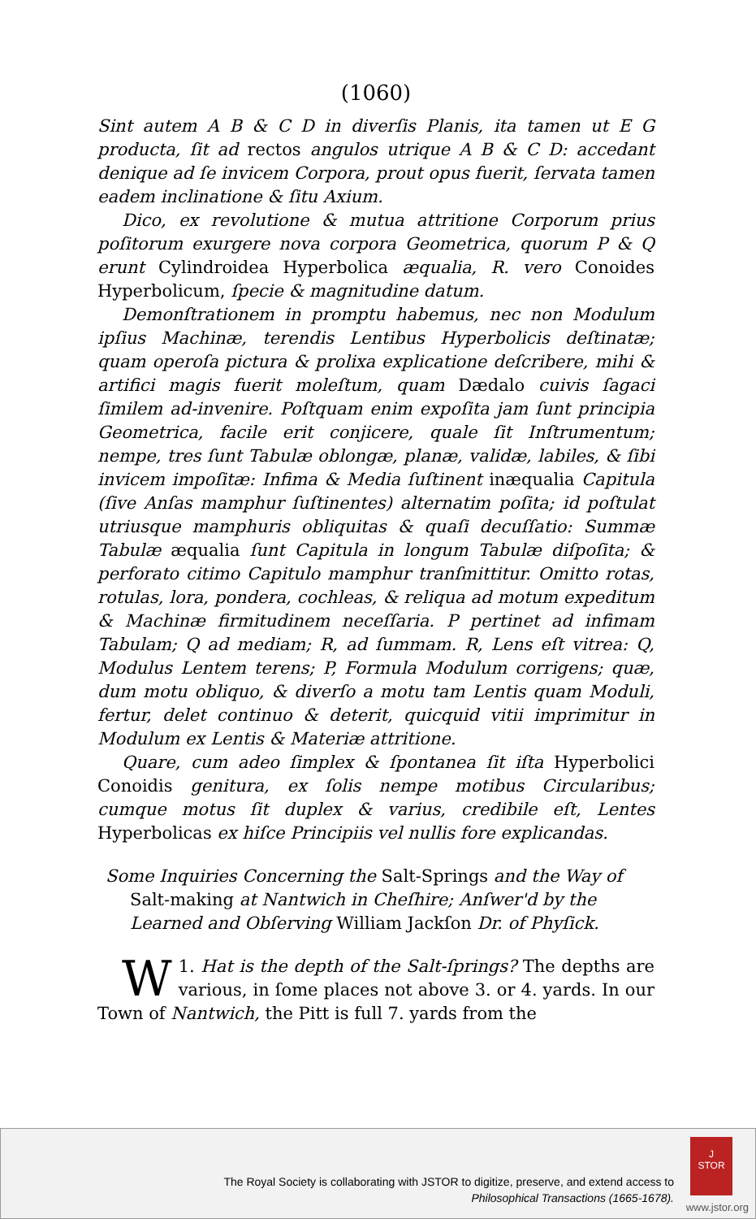(1060)
Sint autem A B & C D in diverſis Planis, ita tamen ut E G producta, ſit ad rectos angulos utrique A B & C D: accedant denique ad ſe invicem Corpora, prout opus fuerit, ſervata tamen eadem inclinatione & ſitu Axium.
Dico, ex revolutione & mutua attritione Corporum prius poſitorum exurgere nova corpora Geometrica, quorum P & Q erunt Cylindroidea Hyperbolica æqualia, R. vero Conoides Hyperbolicum, ſpecie & magnitudine datum.
Demonſtrationem in promptu habemus, nec non Modulum ipſius Machinæ, terendis Lentibus Hyperbolicis deſtinatæ; quam operoſa pictura & prolixa explicatione deſcribere, mihi & artifici magis fuerit moleſtum, quam Dædalo cuivis ſagaci ſimilem ad-invenire. Poſtquam enim expoſita jam ſunt principia Geometrica, facile erit conjicere, quale ſit Inſtrumentum; nempe, tres ſunt Tabulæ oblongæ, planæ, validæ, labiles, & ſibi invicem impoſitæ: Infima & Media ſuſtinent inæqualia Capitula (ſive Anſas mamphur ſuſtinentes) alternatim poſita; id poſtulat utriusque mamphuris obliquitas & quaſi decuſſatio: Summæ Tabulæ æqualia ſunt Capitula in longum Tabulæ diſpoſita; & perforato citimo Capitulo mamphur tranſmittitur. Omitto rotas, rotulas, lora, pondera, cochleas, & reliqua ad motum expeditum & Machinæ firmitudinem neceſſaria. P pertinet ad infimam Tabulam; Q ad mediam; R, ad ſummam. R, Lens eſt vitrea: Q, Modulus Lentem terens; P, Formula Modulum corrigens; quæ, dum motu obliquo, & diverſo a motu tam Lentis quam Moduli, fertur, delet continuo & deterit, quicquid vitii imprimitur in Modulum ex Lentis & Materiæ attritione.
Quare, cum adeo ſimplex & ſpontanea ſit iſta Hyperbolici Conoidis genitura, ex ſolis nempe motibus Circularibus; cumque motus ſit duplex & varius, credibile eſt, Lentes Hyperbolicas ex hiſce Principiis vel nullis fore explicandas.
Some Inquiries Concerning the Salt-Springs and the Way of Salt-making at Nantwich in Cheſhire; Anſwer'd by the Learned and Obſerving William Jackſon Dr. of Phyſick.
1. WHat is the depth of the Salt-ſprings? The depths are various, in ſome places not above 3. or 4. yards. In our Town of Nantwich, the Pitt is full 7. yards from the
The Royal Society is collaborating with JSTOR to digitize, preserve, and extend access to
Philosophical Transactions (1665-1678).
J
STOR
www.jstor.org